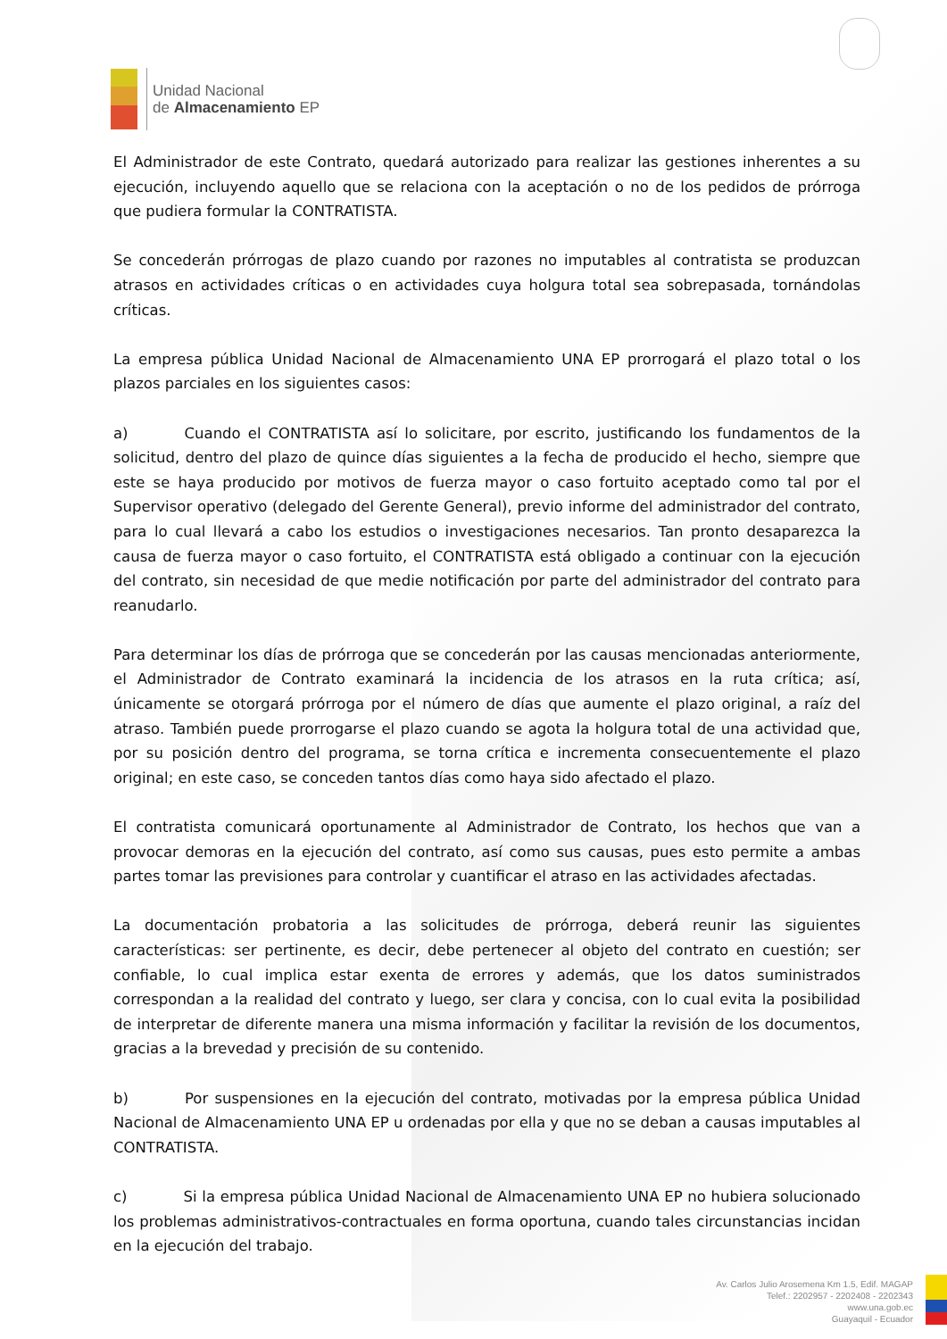Unidad Nacional
de Almacenamiento EP
El Administrador de este Contrato, quedará autorizado para realizar las gestiones inherentes a su ejecución, incluyendo aquello que se relaciona con la aceptación o no de los pedidos de prórroga que pudiera formular la CONTRATISTA.
Se concederán prórrogas de plazo cuando por razones no imputables al contratista se produzcan atrasos en actividades críticas o en actividades cuya holgura total sea sobrepasada, tornándolas críticas.
La empresa pública Unidad Nacional de Almacenamiento UNA EP prorrogará el plazo total o los plazos parciales en los siguientes casos:
a) Cuando el CONTRATISTA así lo solicitare, por escrito, justificando los fundamentos de la solicitud, dentro del plazo de quince días siguientes a la fecha de producido el hecho, siempre que este se haya producido por motivos de fuerza mayor o caso fortuito aceptado como tal por el Supervisor operativo (delegado del Gerente General), previo informe del administrador del contrato, para lo cual llevará a cabo los estudios o investigaciones necesarios. Tan pronto desaparezca la causa de fuerza mayor o caso fortuito, el CONTRATISTA está obligado a continuar con la ejecución del contrato, sin necesidad de que medie notificación por parte del administrador del contrato para reanudarlo.
Para determinar los días de prórroga que se concederán por las causas mencionadas anteriormente, el Administrador de Contrato examinará la incidencia de los atrasos en la ruta crítica; así, únicamente se otorgará prórroga por el número de días que aumente el plazo original, a raíz del atraso. También puede prorrogarse el plazo cuando se agota la holgura total de una actividad que, por su posición dentro del programa, se torna crítica e incrementa consecuentemente el plazo original; en este caso, se conceden tantos días como haya sido afectado el plazo.
El contratista comunicará oportunamente al Administrador de Contrato, los hechos que van a provocar demoras en la ejecución del contrato, así como sus causas, pues esto permite a ambas partes tomar las previsiones para controlar y cuantificar el atraso en las actividades afectadas.
La documentación probatoria a las solicitudes de prórroga, deberá reunir las siguientes características: ser pertinente, es decir, debe pertenecer al objeto del contrato en cuestión; ser confiable, lo cual implica estar exenta de errores y además, que los datos suministrados correspondan a la realidad del contrato y luego, ser clara y concisa, con lo cual evita la posibilidad de interpretar de diferente manera una misma información y facilitar la revisión de los documentos, gracias a la brevedad y precisión de su contenido.
b) Por suspensiones en la ejecución del contrato, motivadas por la empresa pública Unidad Nacional de Almacenamiento UNA EP u ordenadas por ella y que no se deban a causas imputables al CONTRATISTA.
c) Si la empresa pública Unidad Nacional de Almacenamiento UNA EP no hubiera solucionado los problemas administrativos-contractuales en forma oportuna, cuando tales circunstancias incidan en la ejecución del trabajo.
Av. Carlos Julio Arosemena Km 1.5, Edif. MAGAP
Telef.: 2202957 - 2202408 - 2202343
www.una.gob.ec
Guayaquil - Ecuador